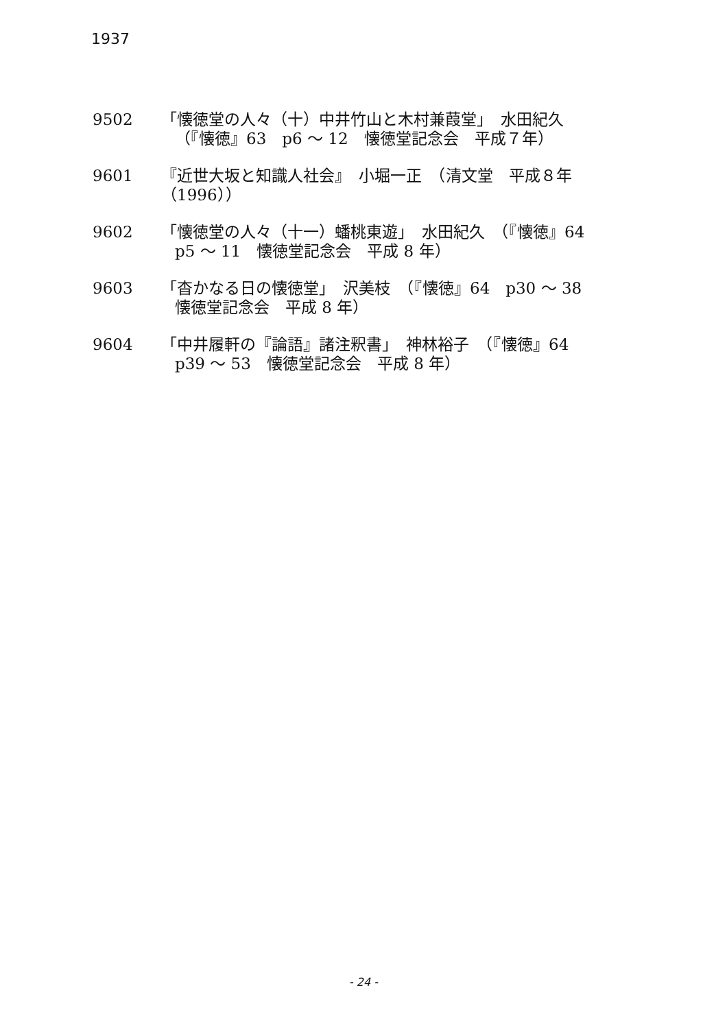1937
9502 「懐徳堂の人々（十）中井竹山と木村兼葭堂」　水田紀久
（『懐徳』63　p6 〜 12　懐徳堂記念会　平成７年）
9601 『近世大坂と知識人社会』　小堀一正　（清文堂　平成８年（1996））
9602 「懐徳堂の人々（十一）蟠桃東遊」　水田紀久　（『懐徳』64
p5 〜 11　懐徳堂記念会　平成 8 年）
9603 「杳かなる日の懐徳堂」　沢美枝　（『懐徳』64　p30 〜 38
懐徳堂記念会　平成 8 年）
9604 「中井履軒の『論語』諸注釈書」　神林裕子　（『懐徳』64
p39 〜 53　懐徳堂記念会　平成 8 年）
- 24 -